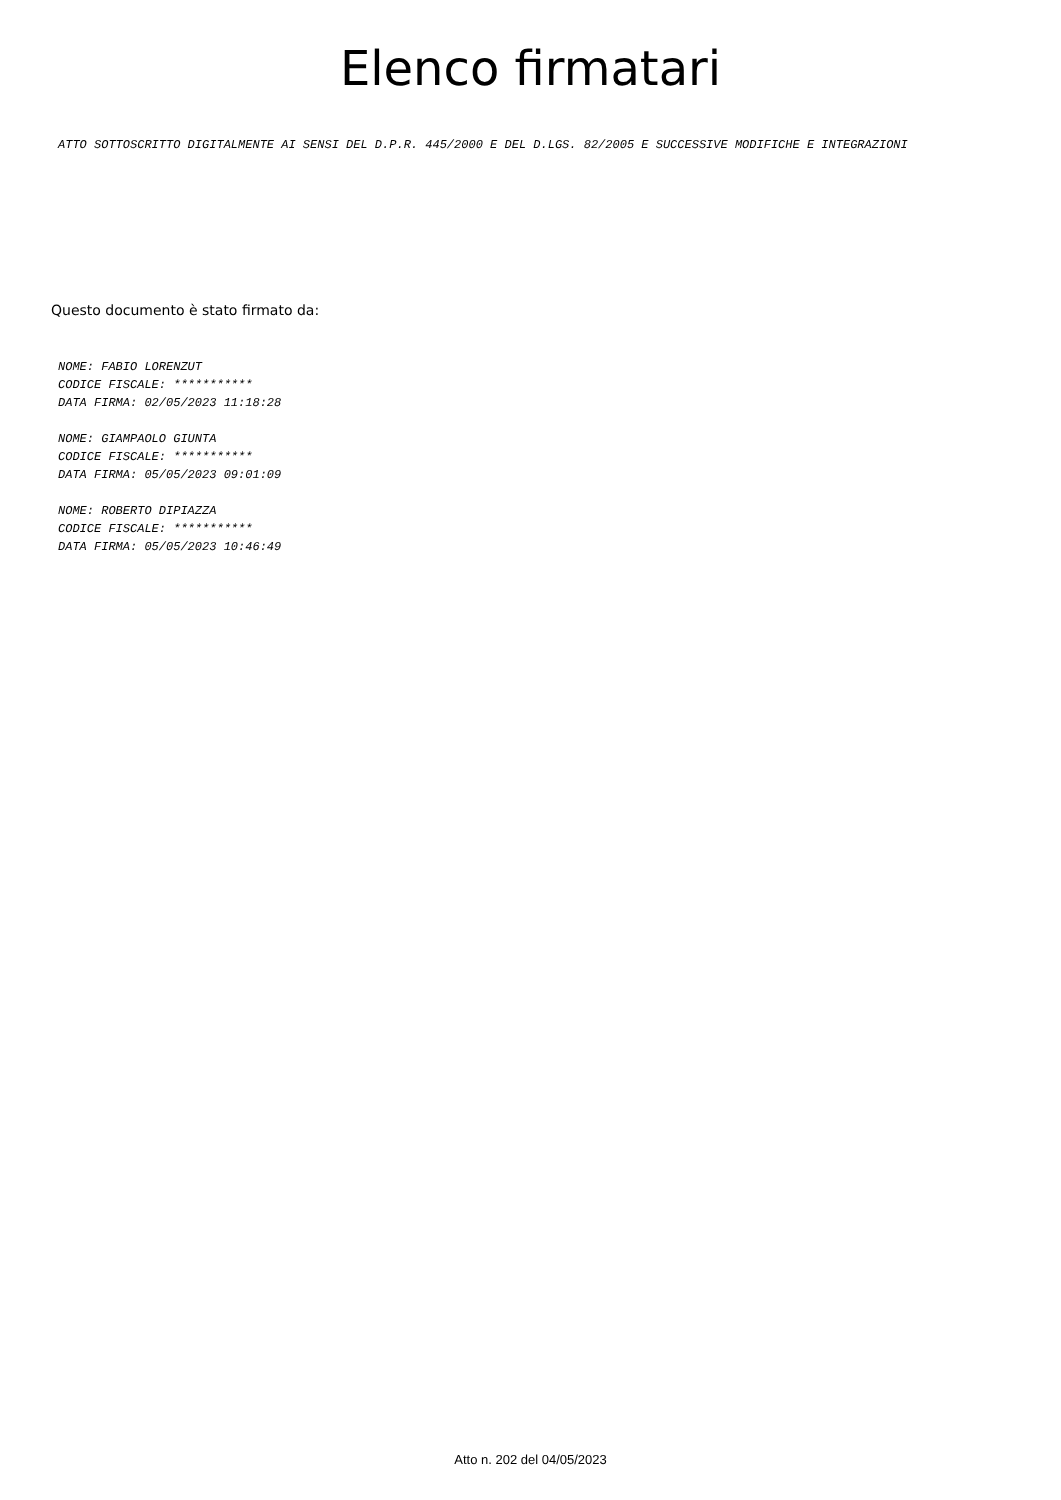Elenco firmatari
ATTO SOTTOSCRITTO DIGITALMENTE AI SENSI DEL D.P.R. 445/2000 E DEL D.LGS. 82/2005 E SUCCESSIVE MODIFICHE E INTEGRAZIONI
Questo documento è stato firmato da:
NOME: FABIO LORENZUT
CODICE FISCALE: ***********
DATA FIRMA: 02/05/2023 11:18:28
NOME: GIAMPAOLO GIUNTA
CODICE FISCALE: ***********
DATA FIRMA: 05/05/2023 09:01:09
NOME: ROBERTO DIPIAZZA
CODICE FISCALE: ***********
DATA FIRMA: 05/05/2023 10:46:49
Atto n. 202 del 04/05/2023